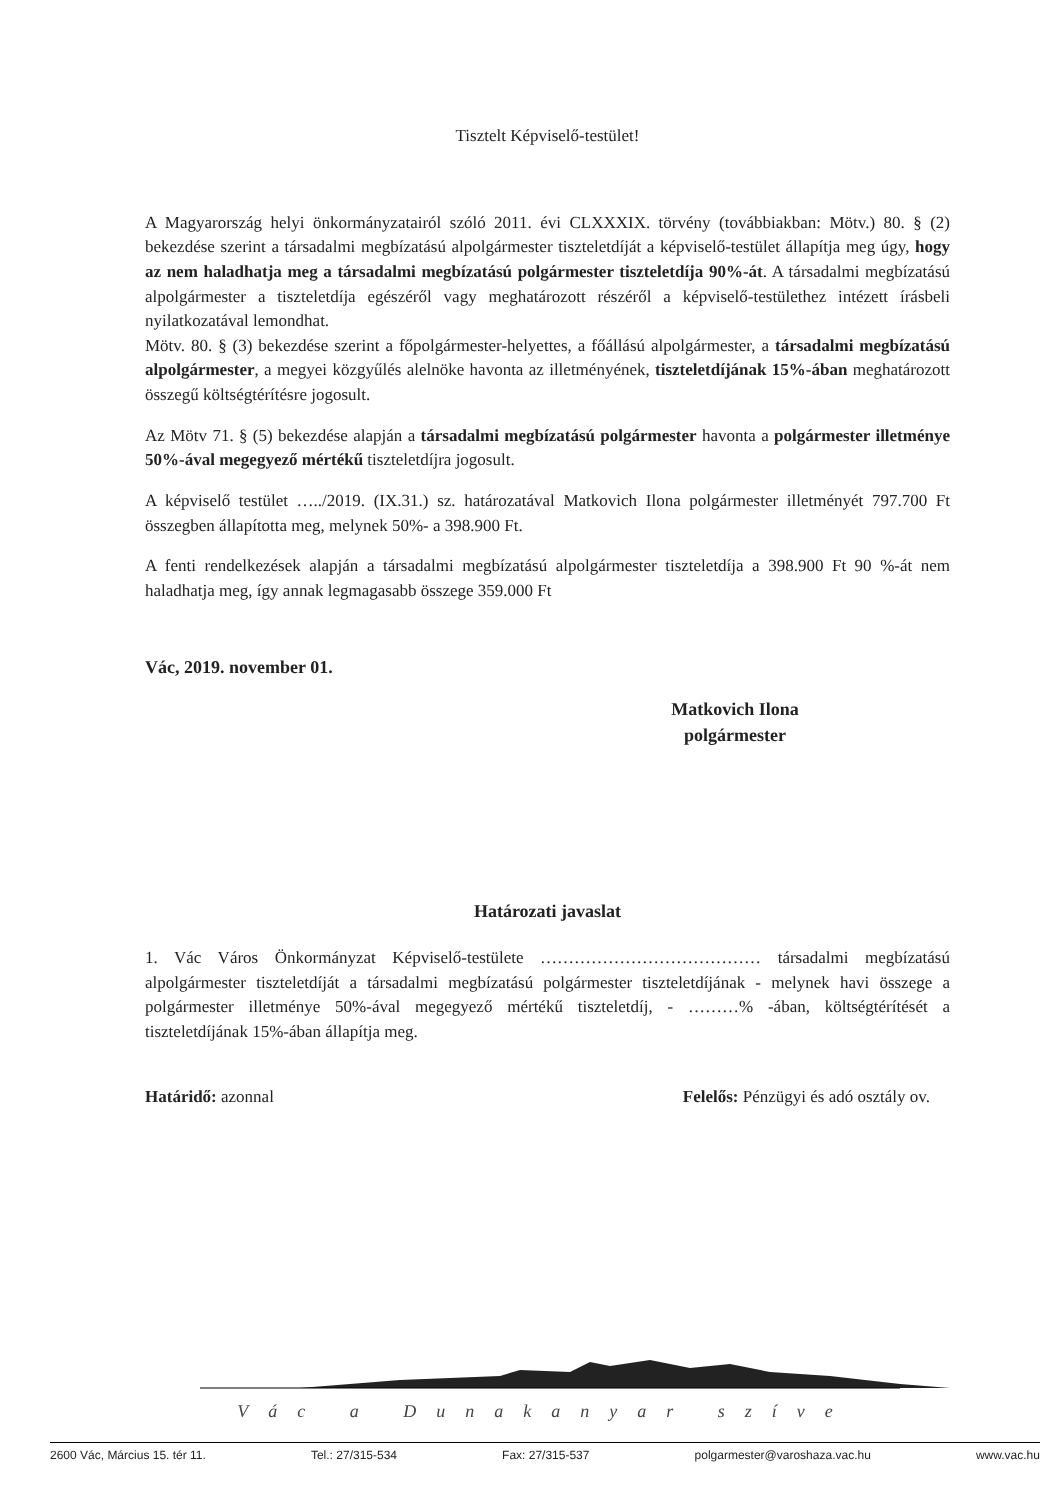Tisztelt Képviselő-testület!
A Magyarország helyi önkormányzatairól szóló 2011. évi CLXXXIX. törvény (továbbiakban: Mötv.) 80. § (2) bekezdése szerint a társadalmi megbízatású alpolgármester tiszteletdíját a képviselő-testület állapítja meg úgy, hogy az nem haladhatja meg a társadalmi megbízatású polgármester tiszteletdíja 90%-át. A társadalmi megbízatású alpolgármester a tiszteletdíja egészéről vagy meghatározott részéről a képviselő-testülethez intézett írásbeli nyilatkozatával lemondhat.
Mötv. 80. § (3) bekezdése szerint a főpolgármester-helyettes, a főállású alpolgármester, a társadalmi megbízatású alpolgármester, a megyei közgyűlés alelnöke havonta az illetményének, tiszteletdíjának 15%-ában meghatározott összegű költségtérítésre jogosult.
Az Mötv 71. § (5) bekezdése alapján a társadalmi megbízatású polgármester havonta a polgármester illetménye 50%-ával megegyező mértékű tiszteletdíjra jogosult.
A képviselő testület …../2019. (IX.31.) sz. határozatával Matkovich Ilona polgármester illetményét 797.700 Ft összegben állapította meg, melynek 50%- a 398.900 Ft.
A fenti rendelkezések alapján a társadalmi megbízatású alpolgármester tiszteletdíja a 398.900 Ft 90 %-át nem haladhatja meg, így annak legmagasabb összege 359.000 Ft
Vác, 2019. november 01.
Matkovich Ilona
polgármester
Határozati javaslat
1. Vác Város Önkormányzat Képviselő-testülete ………………………………… társadalmi megbízatású alpolgármester tiszteletdíját a társadalmi megbízatású polgármester tiszteletdíjának - melynek havi összege a polgármester illetménye 50%-ával megegyező mértékű tiszteletdíj, - ………% -ában, költségtérítését a tiszteletdíjának 15%-ában állapítja meg.
Határidő: azonnal Felelős: Pénzügyi és adó osztály ov.
Vác a Dunakanyar szíve
2600 Vác, Március 15. tér 11. Tel.: 27/315-534 Fax: 27/315-537 polgarmester@varoshaza.vac.hu www.vac.hu